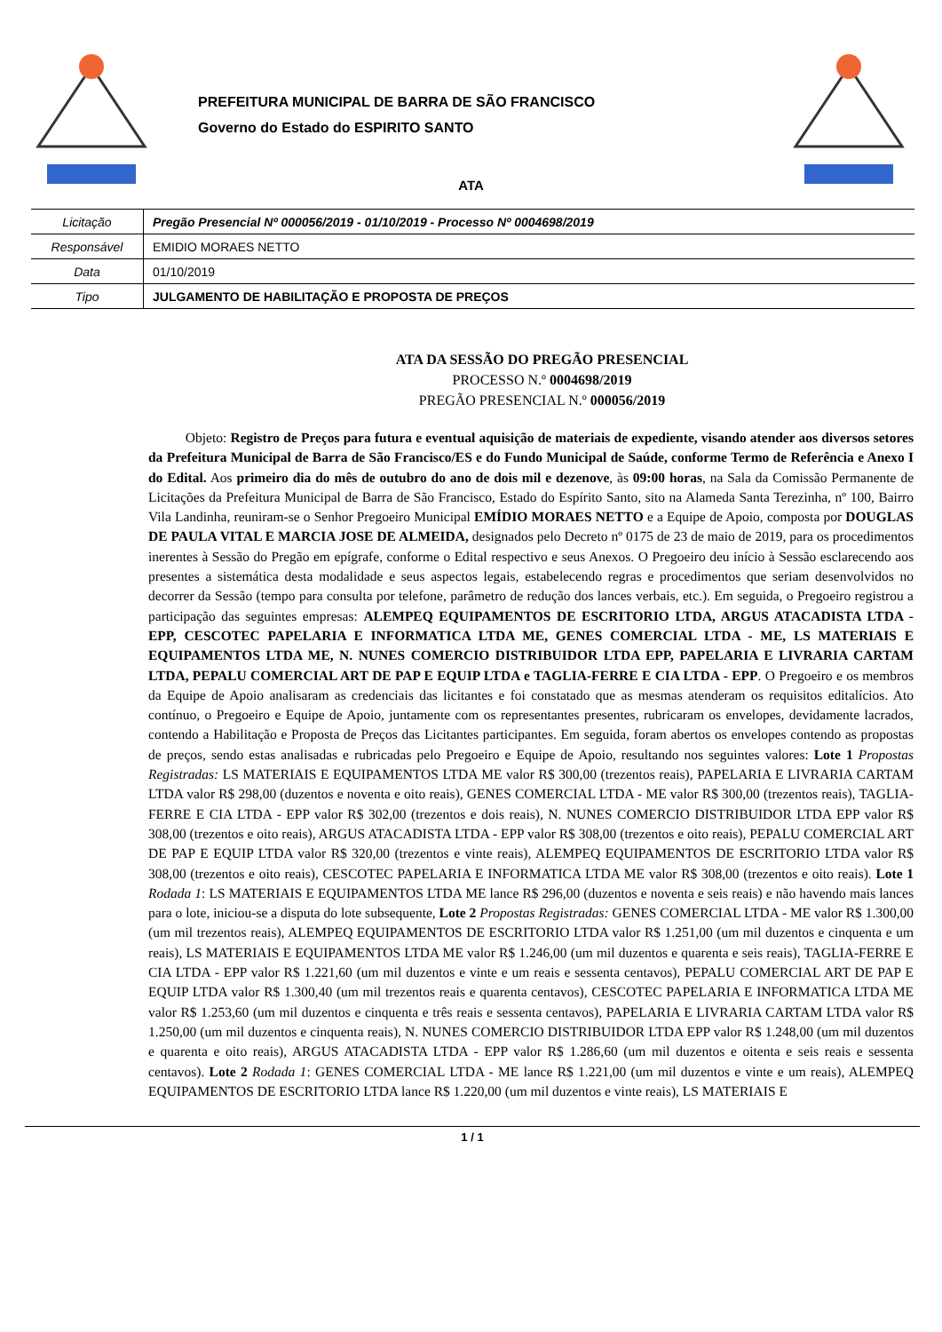PREFEITURA MUNICIPAL DE BARRA DE SÃO FRANCISCO
Governo do Estado do ESPIRITO SANTO
ATA
| Licitação | Pregão Presencial Nº 000056/2019 - 01/10/2019 - Processo Nº 0004698/2019 |
| Responsável | EMIDIO MORAES NETTO |
| Data | 01/10/2019 |
| Tipo | JULGAMENTO DE HABILITAÇÃO E PROPOSTA DE PREÇOS |
ATA DA SESSÃO DO PREGÃO PRESENCIAL
PROCESSO N.º 0004698/2019
PREGÃO PRESENCIAL N.º 000056/2019
Objeto: Registro de Preços para futura e eventual aquisição de materiais de expediente, visando atender aos diversos setores da Prefeitura Municipal de Barra de São Francisco/ES e do Fundo Municipal de Saúde, conforme Termo de Referência e Anexo I do Edital. Aos primeiro dia do mês de outubro do ano de dois mil e dezenove, às 09:00 horas, na Sala da Comissão Permanente de Licitações da Prefeitura Municipal de Barra de São Francisco, Estado do Espírito Santo, sito na Alameda Santa Terezinha, nº 100, Bairro Vila Landinha, reuniram-se o Senhor Pregoeiro Municipal EMÍDIO MORAES NETTO e a Equipe de Apoio, composta por DOUGLAS DE PAULA VITAL E MARCIA JOSE DE ALMEIDA, designados pelo Decreto nº 0175 de 23 de maio de 2019, para os procedimentos inerentes à Sessão do Pregão em epígrafe, conforme o Edital respectivo e seus Anexos. O Pregoeiro deu início à Sessão esclarecendo aos presentes a sistemática desta modalidade e seus aspectos legais, estabelecendo regras e procedimentos que seriam desenvolvidos no decorrer da Sessão (tempo para consulta por telefone, parâmetro de redução dos lances verbais, etc.). Em seguida, o Pregoeiro registrou a participação das seguintes empresas: ALEMPEQ EQUIPAMENTOS DE ESCRITORIO LTDA, ARGUS ATACADISTA LTDA - EPP, CESCOTEC PAPELARIA E INFORMATICA LTDA ME, GENES COMERCIAL LTDA - ME, LS MATERIAIS E EQUIPAMENTOS LTDA ME, N. NUNES COMERCIO DISTRIBUIDOR LTDA EPP, PAPELARIA E LIVRARIA CARTAM LTDA, PEPALU COMERCIAL ART DE PAP E EQUIP LTDA e TAGLIA-FERRE E CIA LTDA - EPP. O Pregoeiro e os membros da Equipe de Apoio analisaram as credenciais das licitantes e foi constatado que as mesmas atenderam os requisitos editalícios. Ato contínuo, o Pregoeiro e Equipe de Apoio, juntamente com os representantes presentes, rubricaram os envelopes, devidamente lacrados, contendo a Habilitação e Proposta de Preços das Licitantes participantes. Em seguida, foram abertos os envelopes contendo as propostas de preços, sendo estas analisadas e rubricadas pelo Pregoeiro e Equipe de Apoio, resultando nos seguintes valores: Lote 1 Propostas Registradas: LS MATERIAIS E EQUIPAMENTOS LTDA ME valor R$ 300,00 (trezentos reais), PAPELARIA E LIVRARIA CARTAM LTDA valor R$ 298,00 (duzentos e noventa e oito reais), GENES COMERCIAL LTDA - ME valor R$ 300,00 (trezentos reais), TAGLIA-FERRE E CIA LTDA - EPP valor R$ 302,00 (trezentos e dois reais), N. NUNES COMERCIO DISTRIBUIDOR LTDA EPP valor R$ 308,00 (trezentos e oito reais), ARGUS ATACADISTA LTDA - EPP valor R$ 308,00 (trezentos e oito reais), PEPALU COMERCIAL ART DE PAP E EQUIP LTDA valor R$ 320,00 (trezentos e vinte reais), ALEMPEQ EQUIPAMENTOS DE ESCRITORIO LTDA valor R$ 308,00 (trezentos e oito reais), CESCOTEC PAPELARIA E INFORMATICA LTDA ME valor R$ 308,00 (trezentos e oito reais). Lote 1 Rodada 1: LS MATERIAIS E EQUIPAMENTOS LTDA ME lance R$ 296,00 (duzentos e noventa e seis reais) e não havendo mais lances para o lote, iniciou-se a disputa do lote subsequente, Lote 2 Propostas Registradas: GENES COMERCIAL LTDA - ME valor R$ 1.300,00 (um mil trezentos reais), ALEMPEQ EQUIPAMENTOS DE ESCRITORIO LTDA valor R$ 1.251,00 (um mil duzentos e cinquenta e um reais), LS MATERIAIS E EQUIPAMENTOS LTDA ME valor R$ 1.246,00 (um mil duzentos e quarenta e seis reais), TAGLIA-FERRE E CIA LTDA - EPP valor R$ 1.221,60 (um mil duzentos e vinte e um reais e sessenta centavos), PEPALU COMERCIAL ART DE PAP E EQUIP LTDA valor R$ 1.300,40 (um mil trezentos reais e quarenta centavos), CESCOTEC PAPELARIA E INFORMATICA LTDA ME valor R$ 1.253,60 (um mil duzentos e cinquenta e três reais e sessenta centavos), PAPELARIA E LIVRARIA CARTAM LTDA valor R$ 1.250,00 (um mil duzentos e cinquenta reais), N. NUNES COMERCIO DISTRIBUIDOR LTDA EPP valor R$ 1.248,00 (um mil duzentos e quarenta e oito reais), ARGUS ATACADISTA LTDA - EPP valor R$ 1.286,60 (um mil duzentos e oitenta e seis reais e sessenta centavos). Lote 2 Rodada 1: GENES COMERCIAL LTDA - ME lance R$ 1.221,00 (um mil duzentos e vinte e um reais), ALEMPEQ EQUIPAMENTOS DE ESCRITORIO LTDA lance R$ 1.220,00 (um mil duzentos e vinte reais), LS MATERIAIS E
1 / 1